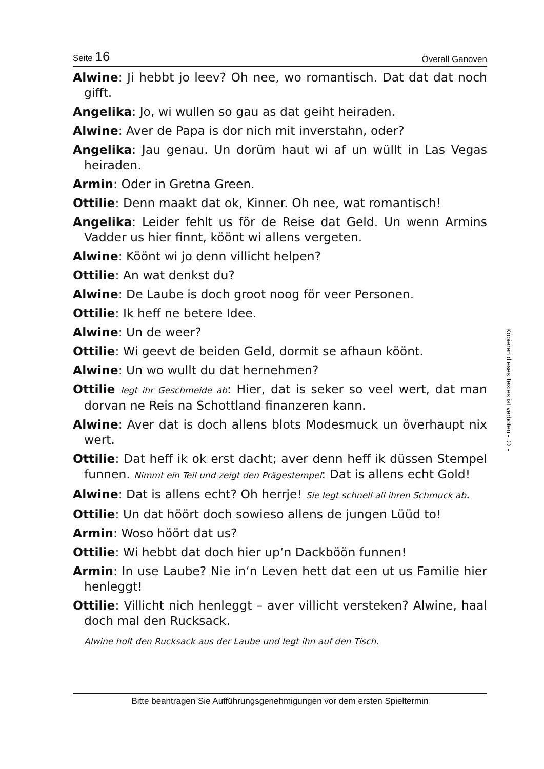Seite 16 Överall Ganoven
Alwine: Ji hebbt jo leev? Oh nee, wo romantisch. Dat dat dat noch gifft.
Angelika: Jo, wi wullen so gau as dat geiht heiraden.
Alwine: Aver de Papa is dor nich mit inverstahn, oder?
Angelika: Jau genau. Un dorüm haut wi af un wüllt in Las Vegas heiraden.
Armin: Oder in Gretna Green.
Ottilie: Denn maakt dat ok, Kinner. Oh nee, wat romantisch!
Angelika: Leider fehlt us för de Reise dat Geld. Un wenn Armins Vadder us hier finnt, köönt wi allens vergeten.
Alwine: Köönt wi jo denn villicht helpen?
Ottilie: An wat denkst du?
Alwine: De Laube is doch groot noog för veer Personen.
Ottilie: Ik heff ne betere Idee.
Alwine: Un de weer?
Ottilie: Wi geevt de beiden Geld, dormit se afhaun köönt.
Alwine: Un wo wullt du dat hernehmen?
Ottilie legt ihr Geschmeide ab: Hier, dat is seker so veel wert, dat man dorvan ne Reis na Schottland finanzeren kann.
Alwine: Aver dat is doch allens blots Modesmuck un överhaupt nix wert.
Ottilie: Dat heff ik ok erst dacht; aver denn heff ik düssen Stempel funnen. Nimmt ein Teil und zeigt den Prägestempel: Dat is allens echt Gold!
Alwine: Dat is allens echt? Oh herrje! Sie legt schnell all ihren Schmuck ab.
Ottilie: Un dat höört doch sowieso allens de jungen Lüüd to!
Armin: Woso höört dat us?
Ottilie: Wi hebbt dat doch hier up‘n Dackböön funnen!
Armin: In use Laube? Nie in‘n Leven hett dat een ut us Familie hier henleggt!
Ottilie: Villicht nich henleggt – aver villicht versteken? Alwine, haal doch mal den Rucksack.
Alwine holt den Rucksack aus der Laube und legt ihn auf den Tisch.
Kopieren dieses Textes ist verboten - © -
Bitte beantragen Sie Aufführungsgenehmigungen vor dem ersten Spieltermin